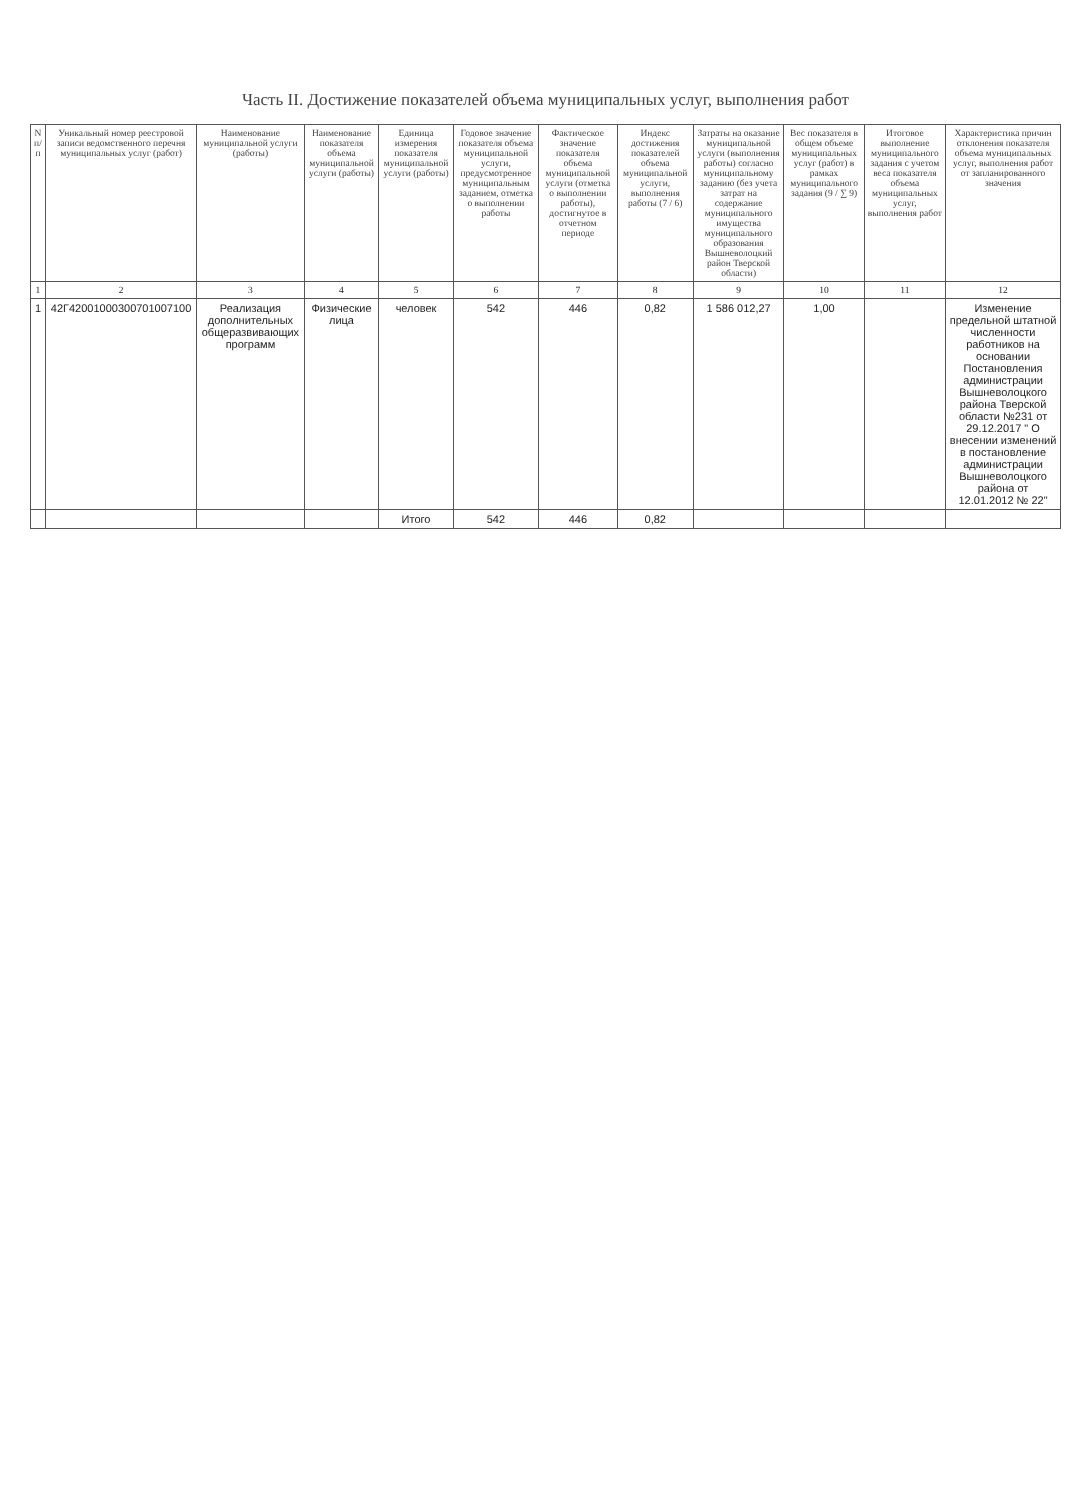Часть II. Достижение показателей объема муниципальных услуг, выполнения работ
| N п/п | Уникальный номер реестровой записи ведомственного перечня муниципальных услуг (работ) | Наименование муниципальной услуги (работы) | Наименование показателя объема муниципальной услуги (работы) | Единица измерения показателя муниципальной услуги (работы) | Годовое значение показателя объема муниципальной услуги, предусмотренное муниципальным заданием, отметка о выполнении работы | Фактическое значение показателя объема муниципальной услуги (отметка о выполнении работы), достигнутое в отчетном периоде | Индекс достижения показателей объема муниципальной услуги, выполнения работы (7 / 6) | Затраты на оказание муниципальной услуги (выполнения работы) согласно муниципальному заданию (без учета затрат на содержание муниципального имущества муниципального образования Вышневолоцкий район Тверской области) | Вес показателя в общем объеме муниципальных услуг (работ) в рамках муниципального задания (9 / ∑ 9) | Итоговое выполнение муниципального задания с учетом веса показателя объема муниципальных услуг, выполнения работ | Характеристика причин отклонения показателя объема муниципальных услуг, выполнения работ от запланированного значения |
| --- | --- | --- | --- | --- | --- | --- | --- | --- | --- | --- | --- |
| 1 | 2 | 3 | 4 | 5 | 6 | 7 | 8 | 9 | 10 | 11 | 12 |
| 1 | 42Г42001000300701007100 | Реализация дополнительных общеразвивающих программ | Физические лица | человек | 542 | 446 | 0,82 | 1 586 012,27 | 1,00 | | Изменение предельной штатной численности работников на основании Постановления администрации Вышневолоцкого района Тверской области №231 от 29.12.2017 " О внесении изменений в постановление администрации Вышневолоцкого района от 12.01.2012 № 22" |
| | | | | Итого | 542 | 446 | 0,82 | | | | |